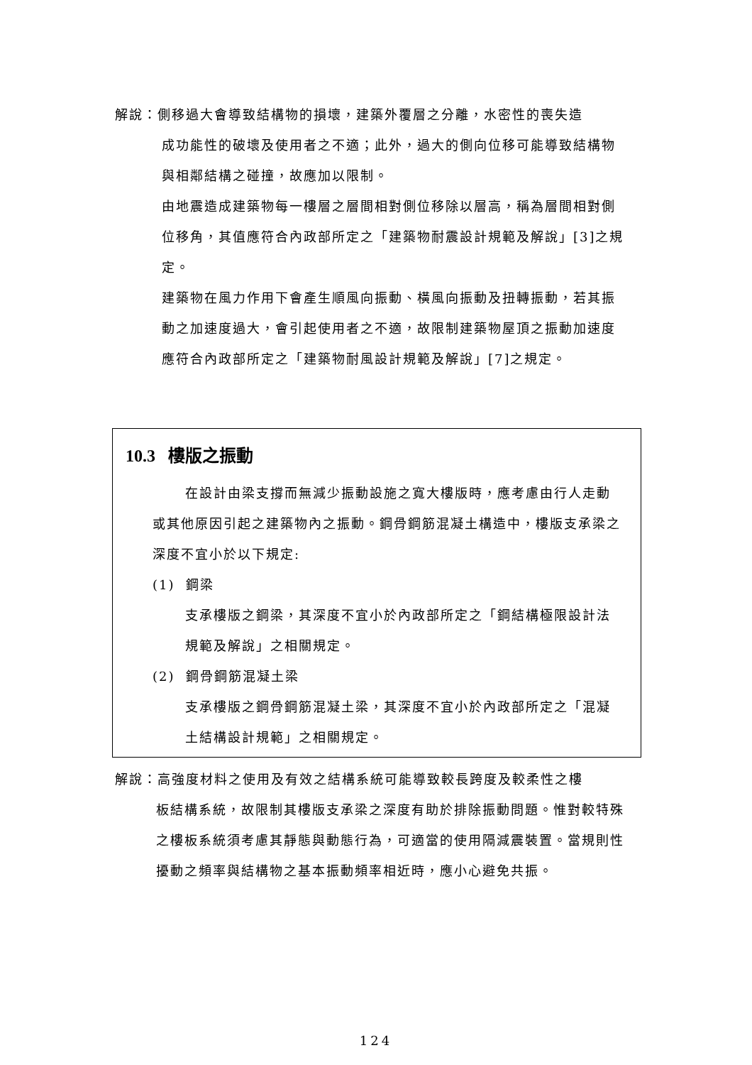解說：側移過大會導致結構物的損壞，建築外覆層之分離，水密性的喪失造
成功能性的破壞及使用者之不適；此外，過大的側向位移可能導致結構物與相鄰結構之碰撞，故應加以限制。
由地震造成建築物每一樓層之層間相對側位移除以層高，稱為層間相對側位移角，其值應符合內政部所定之「建築物耐震設計規範及解說」[3]之規定。
建築物在風力作用下會產生順風向振動、橫風向振動及扭轉振動，若其振動之加速度過大，會引起使用者之不適，故限制建築物屋頂之振動加速度應符合內政部所定之「建築物耐風設計規範及解說」[7]之規定。
10.3 樓版之振動
在設計由梁支撐而無減少振動設施之寬大樓版時，應考慮由行人走動或其他原因引起之建築物內之振動。鋼骨鋼筋混凝土構造中，樓版支承梁之深度不宜小於以下規定:
(1) 鋼梁
支承樓版之鋼梁，其深度不宜小於內政部所定之「鋼結構極限設計法規範及解說」之相關規定。
(2) 鋼骨鋼筋混凝土梁
支承樓版之鋼骨鋼筋混凝土梁，其深度不宜小於內政部所定之「混凝土結構設計規範」之相關規定。
解說：高強度材料之使用及有效之結構系統可能導致較長跨度及較柔性之樓
板結構系統，故限制其樓版支承梁之深度有助於排除振動問題。惟對較特殊之樓板系統須考慮其靜態與動態行為，可適當的使用隔減震裝置。當規則性擾動之頻率與結構物之基本振動頻率相近時，應小心避免共振。
124